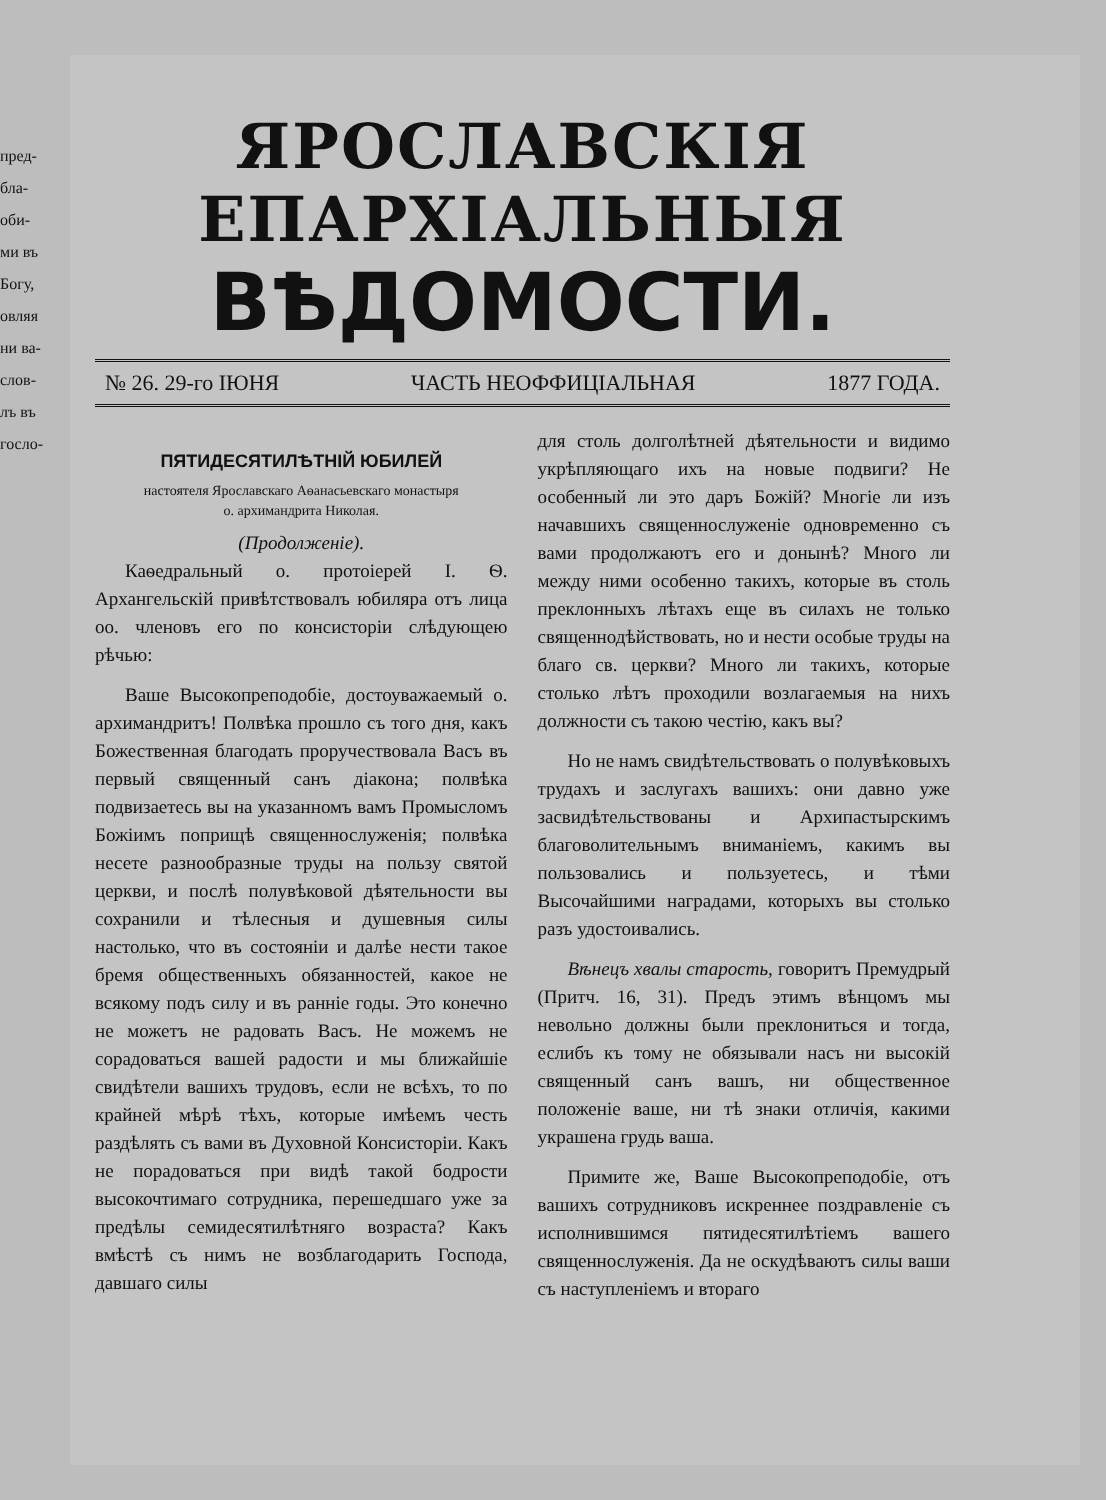пред-
бла-
оби-
ми въ
Богу,
овляя
ни ва-
слов-
лъ въ
госло-
ЯРОСЛАВСКІЯ ЕПАРХІАЛЬНЫЯ
ВѢДОМОСТИ.
№ 26. 29-го ІЮНЯ ЧАСТЬ НЕОФФИЦІАЛЬНАЯ 1877 ГОДА.
ПЯТИДЕСЯТИЛѢТНІЙ ЮБИЛЕЙ
настоятеля Ярославскаго Аѳанасьевскаго монастыря
о. архимандрита Николая.
(Продолженіе).
Каѳедральный о. протоіерей І. Ѳ. Архангельскій привѣтствовалъ юбиляра отъ лица оо. членовъ его по консисторіи слѣдующею рѣчью:
Ваше Высокопреподобіе, достоуважаемый о. архимандритъ! Полвѣка прошло съ того дня, какъ Божественная благодать проручествовала Васъ въ первый священный санъ діакона; полвѣка подвизаетесь вы на указанномъ вамъ Промысломъ Божіимъ поприщѣ священнослуженія; полвѣка несете разнообразные труды на пользу святой церкви, и послѣ полувѣковой дѣятельности вы сохранили и тѣлесныя и душевныя силы настолько, что въ состояніи и далѣе нести такое бремя общественныхъ обязанностей, какое не всякому подъ силу и въ ранніе годы. Это конечно не можетъ не радовать Васъ. Не можемъ не сорадоваться вашей радости и мы ближайшіе свидѣтели вашихъ трудовъ, если не всѣхъ, то по крайней мѣрѣ тѣхъ, которые имѣемъ честь раздѣлять съ вами въ Духовной Консисторіи. Какъ не порадоваться при видѣ такой бодрости высокочтимаго сотрудника, перешедшаго уже за предѣлы семидесятилѣтняго возраста? Какъ вмѣстѣ съ нимъ не возблагодарить Господа, давшаго силы
для столь долголѣтней дѣятельности и видимо укрѣпляющаго ихъ на новые подвиги? Не особенный ли это даръ Божій? Многіе ли изъ начавшихъ священнослуженіе одновременно съ вами продолжаютъ его и донынѣ? Много ли между ними особенно такихъ, которые въ столь преклонныхъ лѣтахъ еще въ силахъ не только священнодѣйствовать, но и нести особые труды на благо св. церкви? Много ли такихъ, которые столько лѣтъ проходили возлагаемыя на нихъ должности съ такою честію, какъ вы?
Но не намъ свидѣтельствовать о полувѣковыхъ трудахъ и заслугахъ вашихъ: они давно уже засвидѣтельствованы и Архипастырскимъ благоволительнымъ вниманіемъ, какимъ вы пользовались и пользуетесь, и тѣми Высочайшими наградами, которыхъ вы столько разъ удостоивались.
Вѣнецъ хвалы старость, говоритъ Премудрый (Притч. 16, 31). Предъ этимъ вѣнцомъ мы невольно должны были преклониться и тогда, еслибъ къ тому не обязывали насъ ни высокій священный санъ вашъ, ни общественное положеніе ваше, ни тѣ знаки отличія, какими украшена грудь ваша.
Примите же, Ваше Высокопреподобіе, отъ вашихъ сотрудниковъ искреннее поздравленіе съ исполнившимся пятидесятилѣтіемъ вашего священнослуженія. Да не оскудѣваютъ силы ваши съ наступленіемъ и втораго